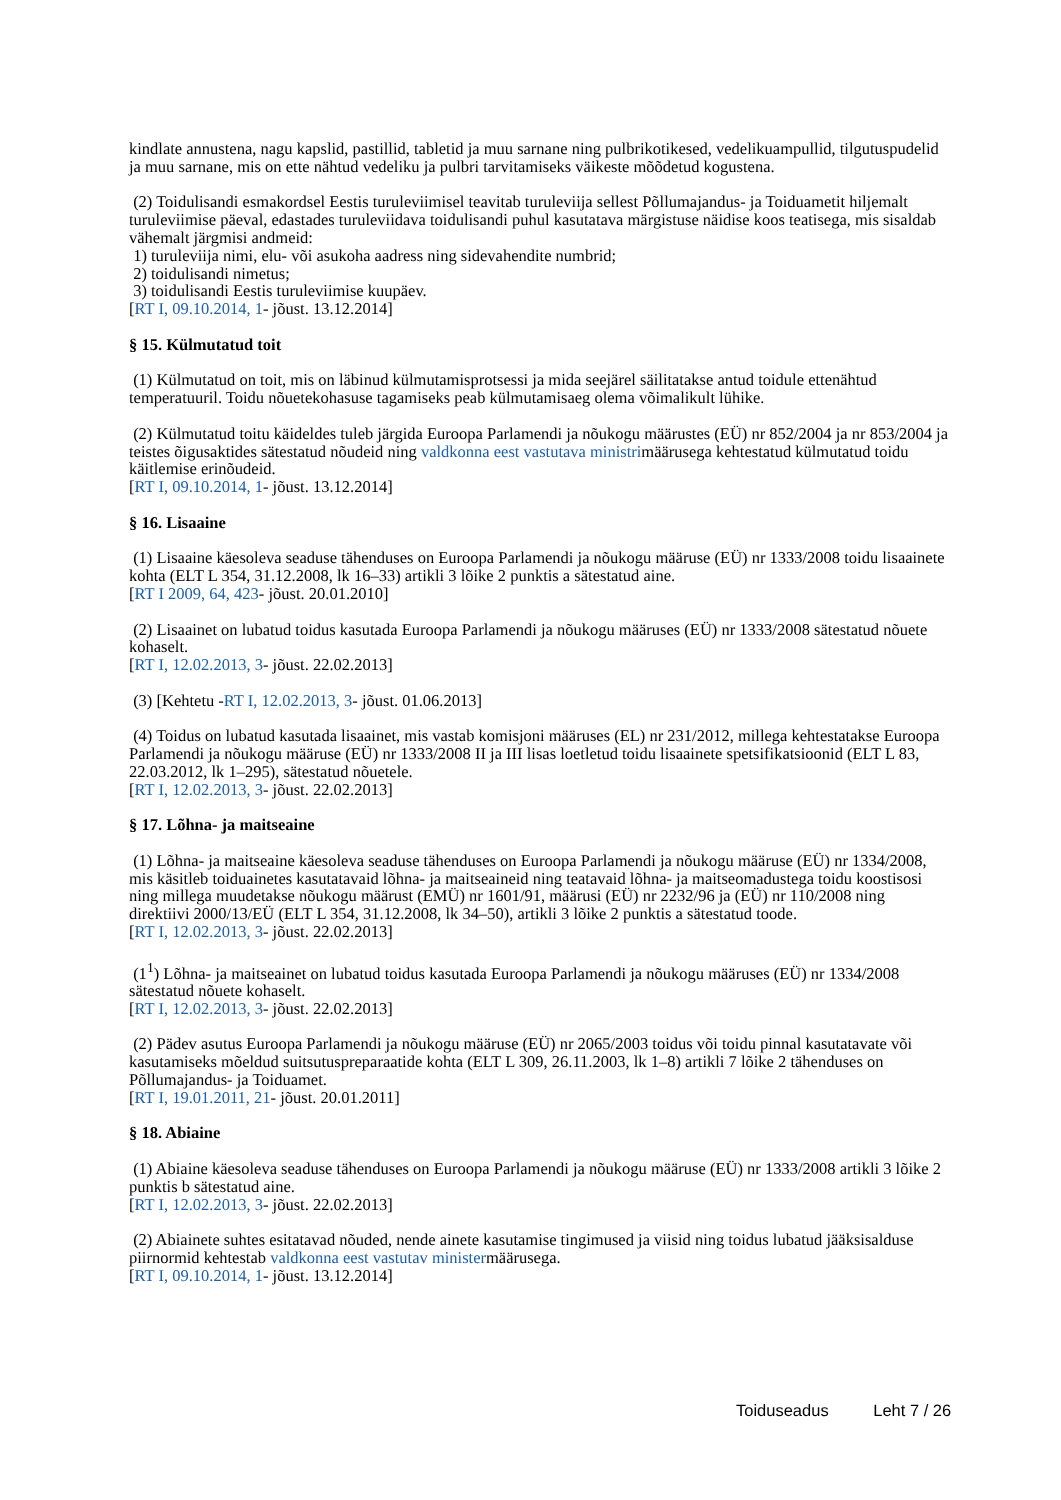kindlate annustena, nagu kapslid, pastillid, tabletid ja muu sarnane ning pulbrikotikesed, vedelikuampullid, tilgutuspudelid ja muu sarnane, mis on ette nähtud vedeliku ja pulbri tarvitamiseks väikeste mõõdetud kogustena.
(2) Toidulisandi esmakordsel Eestis turuleviimisel teavitab turuleviija sellest Põllumajandus- ja Toiduametit hiljemalt turuleviimise päeval, edastades turuleviidava toidulisandi puhul kasutatava märgistuse näidise koos teatisega, mis sisaldab vähemalt järgmisi andmeid:
1) turuleviija nimi, elu- või asukoha aadress ning sidevahendite numbrid;
2) toidulisandi nimetus;
3) toidulisandi Eestis turuleviimise kuupäev.
[RT I, 09.10.2014, 1- jõust. 13.12.2014]
§ 15. Külmutatud toit
(1) Külmutatud on toit, mis on läbinud külmutamisprotsessi ja mida seejärel säilitatakse antud toidule ettenähtud temperatuuril. Toidu nõuetekohasuse tagamiseks peab külmutamisaeg olema võimalikult lühike.
(2) Külmutatud toitu käideldes tuleb järgida Euroopa Parlamendi ja nõukogu määrustes (EÜ) nr 852/2004 ja nr 853/2004 ja teistes õigusaktides sätestatud nõudeid ning valdkonna eest vastutava ministrimäärusega kehtestatud külmutatud toidu käitlemise erinõudeid.
[RT I, 09.10.2014, 1- jõust. 13.12.2014]
§ 16. Lisaaine
(1) Lisaaine käesoleva seaduse tähenduses on Euroopa Parlamendi ja nõukogu määruse (EÜ) nr 1333/2008 toidu lisaainete kohta (ELT L 354, 31.12.2008, lk 16–33) artikli 3 lõike 2 punktis a sätestatud aine.
[RT I 2009, 64, 423- jõust. 20.01.2010]
(2) Lisaainet on lubatud toidus kasutada Euroopa Parlamendi ja nõukogu määruses (EÜ) nr 1333/2008 sätestatud nõuete kohaselt.
[RT I, 12.02.2013, 3- jõust. 22.02.2013]
(3) [Kehtetu -RT I, 12.02.2013, 3- jõust. 01.06.2013]
(4) Toidus on lubatud kasutada lisaainet, mis vastab komisjoni määruses (EL) nr 231/2012, millega kehtestatakse Euroopa Parlamendi ja nõukogu määruse (EÜ) nr 1333/2008 II ja III lisas loetletud toidu lisaainete spetsifikatsioonid (ELT L 83, 22.03.2012, lk 1–295), sätestatud nõuetele.
[RT I, 12.02.2013, 3- jõust. 22.02.2013]
§ 17. Lõhna- ja maitseaine
(1) Lõhna- ja maitseaine käesoleva seaduse tähenduses on Euroopa Parlamendi ja nõukogu määruse (EÜ) nr 1334/2008, mis käsitleb toiduainetes kasutatavaid lõhna- ja maitseaineid ning teatavaid lõhna- ja maitseomadustega toidu koostisosi ning millega muudetakse nõukogu määrust (EMÜ) nr 1601/91, määrusi (EÜ) nr 2232/96 ja (EÜ) nr 110/2008 ning direktiivi 2000/13/EÜ (ELT L 354, 31.12.2008, lk 34–50), artikli 3 lõike 2 punktis a sätestatud toode.
[RT I, 12.02.2013, 3- jõust. 22.02.2013]
(1<sup>1</sup>) Lõhna- ja maitseainet on lubatud toidus kasutada Euroopa Parlamendi ja nõukogu määruses (EÜ) nr 1334/2008 sätestatud nõuete kohaselt.
[RT I, 12.02.2013, 3- jõust. 22.02.2013]
(2) Pädev asutus Euroopa Parlamendi ja nõukogu määruse (EÜ) nr 2065/2003 toidus või toidu pinnal kasutatavate või kasutamiseks mõeldud suitsutuspreparaatide kohta (ELT L 309, 26.11.2003, lk 1–8) artikli 7 lõike 2 tähenduses on Põllumajandus- ja Toiduamet.
[RT I, 19.01.2011, 21- jõust. 20.01.2011]
§ 18. Abiaine
(1) Abiaine käesoleva seaduse tähenduses on Euroopa Parlamendi ja nõukogu määruse (EÜ) nr 1333/2008 artikli 3 lõike 2 punktis b sätestatud aine.
[RT I, 12.02.2013, 3- jõust. 22.02.2013]
(2) Abiainete suhtes esitatavad nõuded, nende ainete kasutamise tingimused ja viisid ning toidus lubatud jääksisalduse piirnormid kehtestab valdkonna eest vastutav ministermäärusega.
[RT I, 09.10.2014, 1- jõust. 13.12.2014]
Toiduseadus Leht 7 / 26